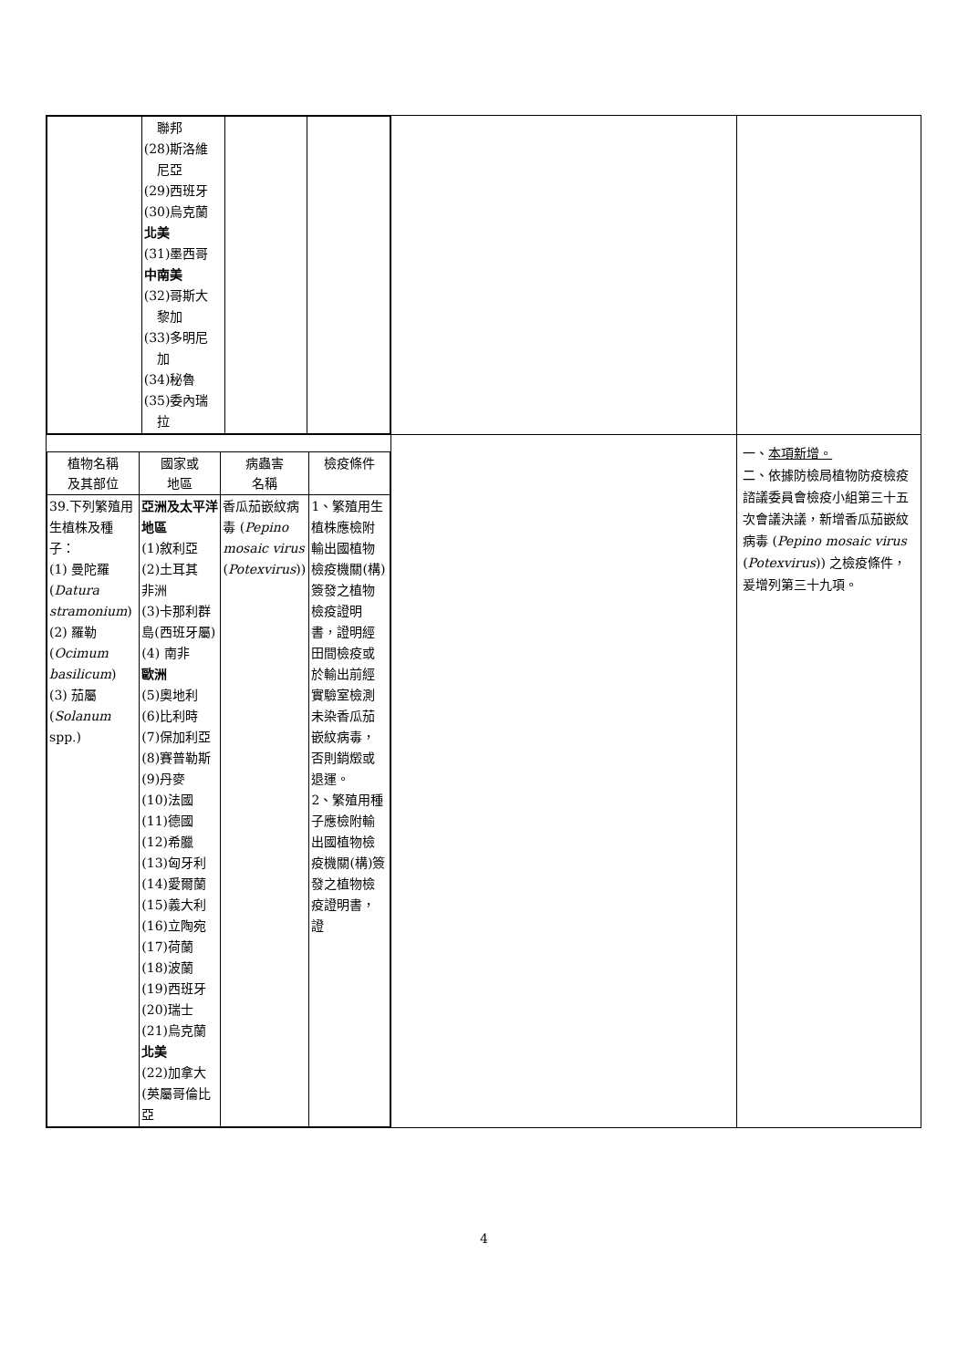| / / 聯邦 (28)斯洛維 尼亞 (29)西班牙 (30)烏克蘭 北美 (31)墨西哥 中南美 (32)哥斯大 黎加 (33)多明尼 加 (34)秘魯 (35)委內瑞 拉 / / / | | |
| / 植物名稱 及其部位 / 國家或 地區 / 病蟲害 名稱 / 檢疫條件 / / --- / --- / --- / --- / / 39.下列繁殖用生植株及種子： (1) 曼陀羅 ( Datura stramonium ) (2) 羅勒 ( Ocimum basilicum ) (3) 茄屬 ( Solanum spp.) / 亞洲及太平洋地區 (1)敘利亞 (2)土耳其 非洲 (3)卡那利群島(西班牙屬) (4) 南非 歐洲 (5)奧地利 (6)比利時 (7)保加利亞 (8)賽普勒斯 (9)丹麥 (10)法國 (11)德國 (12)希臘 (13)匈牙利 (14)愛爾蘭 (15)義大利 (16)立陶宛 (17)荷蘭 (18)波蘭 (19)西班牙 (20)瑞士 (21)烏克蘭 北美 (22)加拿大(英屬哥倫比亞 / 香瓜茄嵌紋病毒 ( Pepino mosaic virus ( Potexvirus )) / 1、繁殖用生植株應檢附輸出國植物檢疫機關(構)簽發之植物檢疫證明書，證明經田間檢疫或於輸出前經實驗室檢測未染香瓜茄嵌紋病毒，否則銷燬或退運。 2、繁殖用種子應檢附輸出國植物檢疫機關(構)簽發之植物檢疫證明書，證 / | | 一、 本項新增。 二、依據防檢局植物防疫檢疫諮議委員會檢疫小組第三十五次會議決議，新增香瓜茄嵌紋病毒 ( Pepino mosaic virus ( Potexvirus )) 之檢疫條件，爰增列第三十九項。 |
4